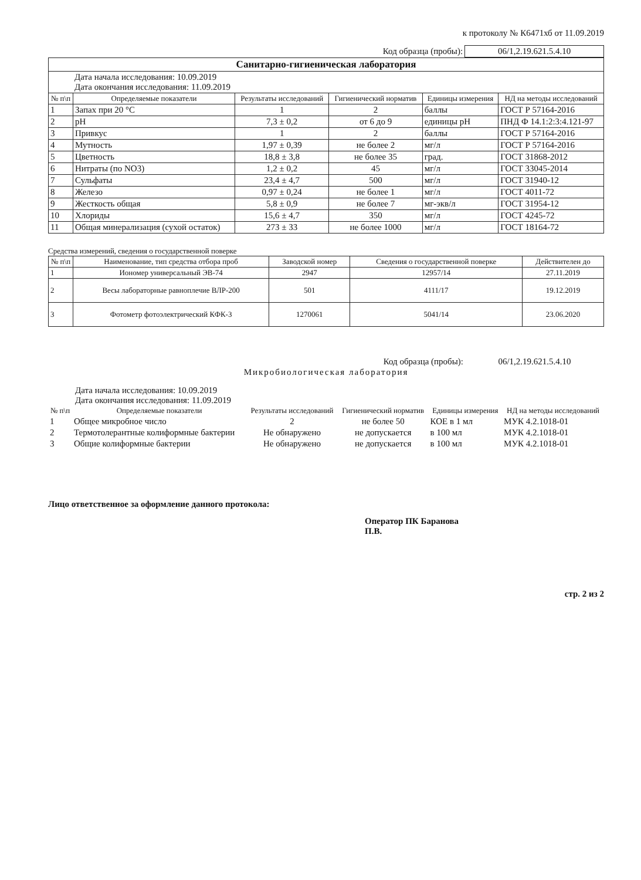к протоколу № К6471хб от 11.09.2019
| Код образца (пробы): | 06/1,2.19.621.5.4.10 |
| Санитарно-гигиеническая лаборатория | | | | | |
| Дата начала исследования: 10.09.2019 Дата окончания исследования: 11.09.2019 | | | | | |
| № п\п | Определяемые показатели | Результаты исследований | Гигиенический норматив | Единицы измерения | НД на методы исследований |
| 1 | Запах при 20 °С | 1 | 2 | баллы | ГОСТ Р 57164-2016 |
| 2 | pH | 7,3 ± 0,2 | от 6 до 9 | единицы pH | ПНД Ф 14.1:2:3:4.121-97 |
| 3 | Привкус | 1 | 2 | баллы | ГОСТ Р 57164-2016 |
| 4 | Мутность | 1,97 ± 0,39 | не более 2 | мг/л | ГОСТ Р 57164-2016 |
| 5 | Цветность | 18,8 ± 3,8 | не более 35 | град. | ГОСТ 31868-2012 |
| 6 | Нитраты (по NO3) | 1,2 ± 0,2 | 45 | мг/л | ГОСТ 33045-2014 |
| 7 | Сульфаты | 23,4 ± 4,7 | 500 | мг/л | ГОСТ 31940-12 |
| 8 | Железо | 0,97 ± 0,24 | не более 1 | мг/л | ГОСТ 4011-72 |
| 9 | Жесткость общая | 5,8 ± 0,9 | не более 7 | мг-экв/л | ГОСТ 31954-12 |
| 10 | Хлориды | 15,6 ± 4,7 | 350 | мг/л | ГОСТ 4245-72 |
| 11 | Общая минерализация (сухой остаток) | 273 ± 33 | не более 1000 | мг/л | ГОСТ 18164-72 |
Средства измерений, сведения о государственной поверке
| № п\п | Наименование, тип средства отбора проб | Заводской номер | Сведения о государственной поверке | Действителен до |
| --- | --- | --- | --- | --- |
| 1 | Иономер универсальный ЭВ-74 | 2947 | 12957/14 | 27.11.2019 |
| 2 | Весы лабораторные равноплечие ВЛР-200 | 501 | 4111/17 | 19.12.2019 |
| 3 | Фотометр фотоэлектрический КФК-3 | 1270061 | 5041/14 | 23.06.2020 |
| Код образца (пробы): | 06/1,2.19.621.5.4.10 |
Микробиологическая лаборатория
Дата начала исследования: 10.09.2019
Дата окончания исследования: 11.09.2019
| № п\п | Определяемые показатели | Результаты исследований | Гигиенический норматив | Единицы измерения | НД на методы исследований |
| --- | --- | --- | --- | --- | --- |
| 1 | Общее микробное число | 2 | не более 50 | КОЕ в 1 мл | МУК 4.2.1018-01 |
| 2 | Термотолерантные колиформные бактерии | Не обнаружено | не допускается | в 100 мл | МУК 4.2.1018-01 |
| 3 | Общие колиформные бактерии | Не обнаружено | не допускается | в 100 мл | МУК 4.2.1018-01 |
Лицо ответственное за оформление данного протокола:
Оператор ПК Баранова
П.В.
стр. 2 из 2